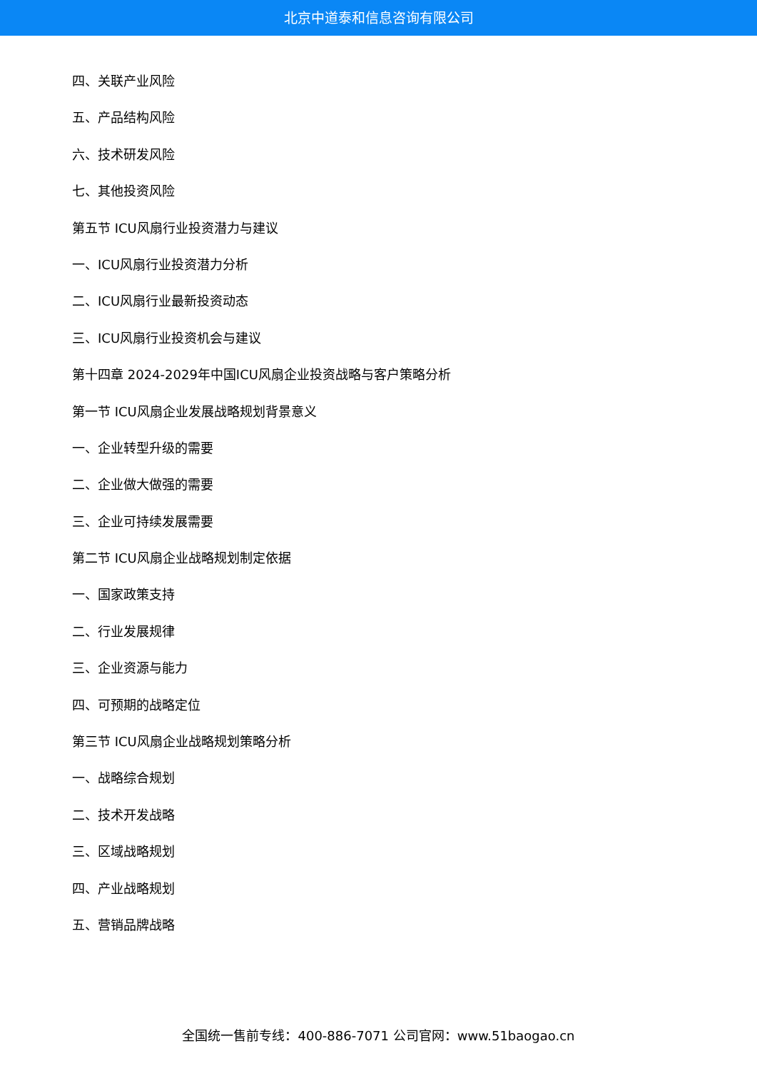北京中道泰和信息咨询有限公司
四、关联产业风险
五、产品结构风险
六、技术研发风险
七、其他投资风险
第五节 ICU风扇行业投资潜力与建议
一、ICU风扇行业投资潜力分析
二、ICU风扇行业最新投资动态
三、ICU风扇行业投资机会与建议
第十四章 2024-2029年中国ICU风扇企业投资战略与客户策略分析
第一节 ICU风扇企业发展战略规划背景意义
一、企业转型升级的需要
二、企业做大做强的需要
三、企业可持续发展需要
第二节 ICU风扇企业战略规划制定依据
一、国家政策支持
二、行业发展规律
三、企业资源与能力
四、可预期的战略定位
第三节 ICU风扇企业战略规划策略分析
一、战略综合规划
二、技术开发战略
三、区域战略规划
四、产业战略规划
五、营销品牌战略
全国统一售前专线：400-886-7071 公司官网：www.51baogao.cn